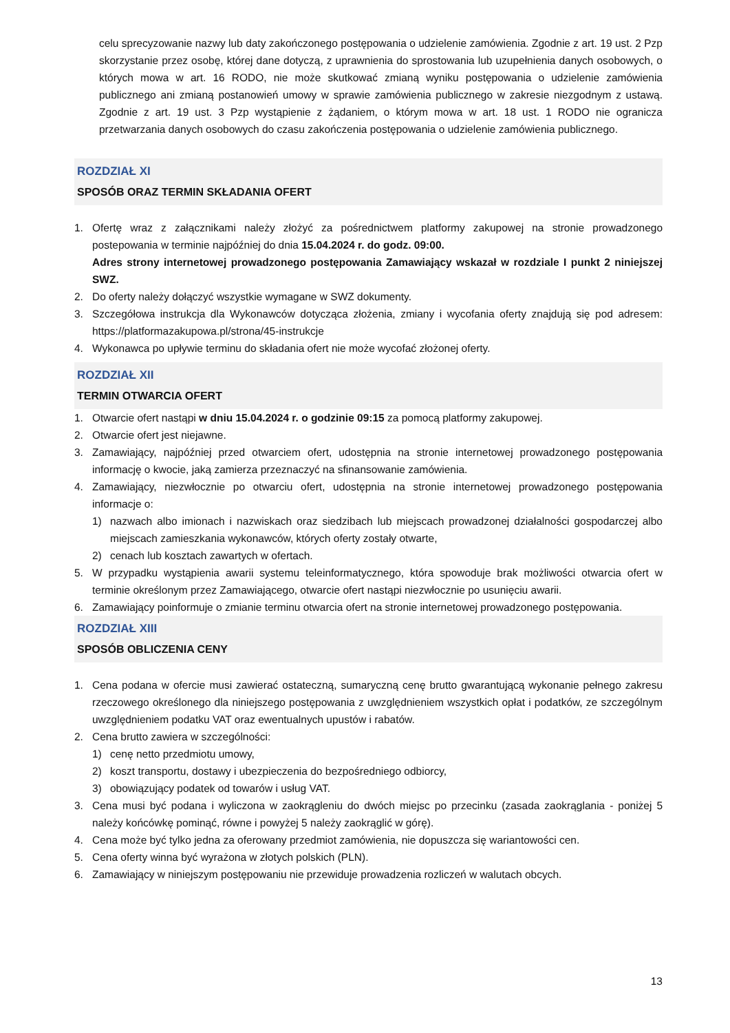celu sprecyzowanie nazwy lub daty zakończonego postępowania o udzielenie zamówienia. Zgodnie z art. 19 ust. 2 Pzp skorzystanie przez osobę, której dane dotyczą, z uprawnienia do sprostowania lub uzupełnienia danych osobowych, o których mowa w art. 16 RODO, nie może skutkować zmianą wyniku postępowania o udzielenie zamówienia publicznego ani zmianą postanowień umowy w sprawie zamówienia publicznego w zakresie niezgodnym z ustawą. Zgodnie z art. 19 ust. 3 Pzp wystąpienie z żądaniem, o którym mowa w art. 18 ust. 1 RODO nie ogranicza przetwarzania danych osobowych do czasu zakończenia postępowania o udzielenie zamówienia publicznego.
ROZDZIAŁ XI
SPOSÓB ORAZ TERMIN SKŁADANIA OFERT
1. Ofertę wraz z załącznikami należy złożyć za pośrednictwem platformy zakupowej na stronie prowadzonego postepowania w terminie najpóźniej do dnia 15.04.2024 r. do godz. 09:00.
Adres strony internetowej prowadzonego postępowania Zamawiający wskazał w rozdziale I punkt 2 niniejszej SWZ.
2. Do oferty należy dołączyć wszystkie wymagane w SWZ dokumenty.
3. Szczegółowa instrukcja dla Wykonawców dotycząca złożenia, zmiany i wycofania oferty znajdują się pod adresem: https://platformazakupowa.pl/strona/45-instrukcje
4. Wykonawca po upływie terminu do składania ofert nie może wycofać złożonej oferty.
ROZDZIAŁ XII
TERMIN OTWARCIA OFERT
1. Otwarcie ofert nastąpi w dniu 15.04.2024 r. o godzinie 09:15 za pomocą platformy zakupowej.
2. Otwarcie ofert jest niejawne.
3. Zamawiający, najpóźniej przed otwarciem ofert, udostępnia na stronie internetowej prowadzonego postępowania informację o kwocie, jaką zamierza przeznaczyć na sfinansowanie zamówienia.
4. Zamawiający, niezwłocznie po otwarciu ofert, udostępnia na stronie internetowej prowadzonego postępowania informacje o:
1) nazwach albo imionach i nazwiskach oraz siedzibach lub miejscach prowadzonej działalności gospodarczej albo miejscach zamieszkania wykonawców, których oferty zostały otwarte,
2) cenach lub kosztach zawartych w ofertach.
5. W przypadku wystąpienia awarii systemu teleinformatycznego, która spowoduje brak możliwości otwarcia ofert w terminie określonym przez Zamawiającego, otwarcie ofert nastąpi niezwłocznie po usunięciu awarii.
6. Zamawiający poinformuje o zmianie terminu otwarcia ofert na stronie internetowej prowadzonego postępowania.
ROZDZIAŁ XIII
SPOSÓB OBLICZENIA CENY
1. Cena podana w ofercie musi zawierać ostateczną, sumaryczną cenę brutto gwarantującą wykonanie pełnego zakresu rzeczowego określonego dla niniejszego postępowania z uwzględnieniem wszystkich opłat i podatków, ze szczególnym uwzględnieniem podatku VAT oraz ewentualnych upustów i rabatów.
2. Cena brutto zawiera w szczególności:
1) cenę netto przedmiotu umowy,
2) koszt transportu, dostawy i ubezpieczenia do bezpośredniego odbiorcy,
3) obowiązujący podatek od towarów i usług VAT.
3. Cena musi być podana i wyliczona w zaokrągleniu do dwóch miejsc po przecinku (zasada zaokrąglania - poniżej 5 należy końcówkę pominąć, równe i powyżej 5 należy zaokrąglić w górę).
4. Cena może być tylko jedna za oferowany przedmiot zamówienia, nie dopuszcza się wariantowości cen.
5. Cena oferty winna być wyrażona w złotych polskich (PLN).
6. Zamawiający w niniejszym postępowaniu nie przewiduje prowadzenia rozliczeń w walutach obcych.
13